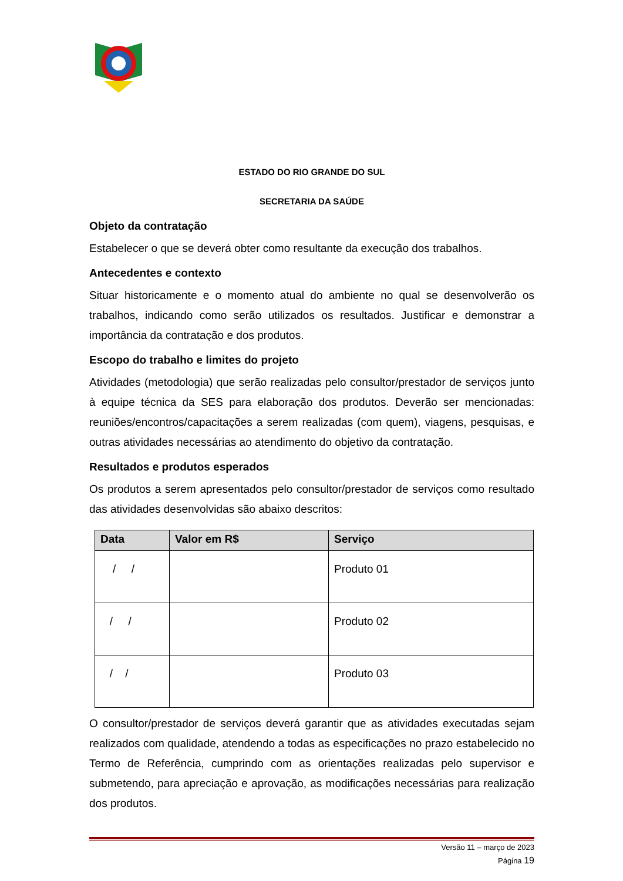ESTADO DO RIO GRANDE DO SUL
SECRETARIA DA SAÚDE
Objeto da contratação
Estabelecer o que se deverá obter como resultante da execução dos trabalhos.
Antecedentes e contexto
Situar historicamente e o momento atual do ambiente no qual se desenvolverão os trabalhos, indicando como serão utilizados os resultados. Justificar e demonstrar a importância da contratação e dos produtos.
Escopo do trabalho e limites do projeto
Atividades (metodologia) que serão realizadas pelo consultor/prestador de serviços junto à equipe técnica da SES para elaboração dos produtos. Deverão ser mencionadas: reuniões/encontros/capacitações a serem realizadas (com quem), viagens, pesquisas, e outras atividades necessárias ao atendimento do objetivo da contratação.
Resultados e produtos esperados
Os produtos a serem apresentados pelo consultor/prestador de serviços como resultado das atividades desenvolvidas são abaixo descritos:
| Data | Valor em R$ | Serviço |
| --- | --- | --- |
| / / | | Produto 01 |
| / / | | Produto 02 |
| / / | | Produto 03 |
O consultor/prestador de serviços deverá garantir que as atividades executadas sejam realizados com qualidade, atendendo a todas as especificações no prazo estabelecido no Termo de Referência, cumprindo com as orientações realizadas pelo supervisor e submetendo, para apreciação e aprovação, as modificações necessárias para realização dos produtos.
Versão 11 – março de 2023
Página 19